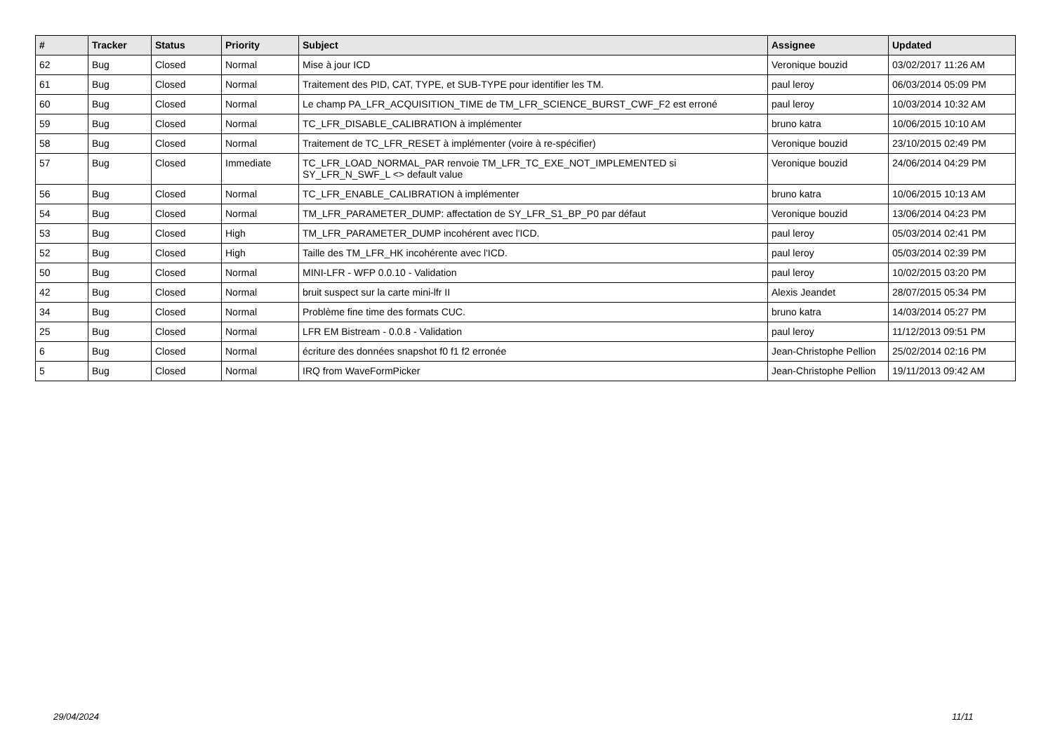| # | Tracker | Status | Priority | Subject | Assignee | Updated |
| --- | --- | --- | --- | --- | --- | --- |
| 62 | Bug | Closed | Normal | Mise à jour ICD | Veronique bouzid | 03/02/2017 11:26 AM |
| 61 | Bug | Closed | Normal | Traitement des PID, CAT, TYPE, et SUB-TYPE pour identifier les TM. | paul leroy | 06/03/2014 05:09 PM |
| 60 | Bug | Closed | Normal | Le champ PA_LFR_ACQUISITION_TIME de TM_LFR_SCIENCE_BURST_CWF_F2 est erroné | paul leroy | 10/03/2014 10:32 AM |
| 59 | Bug | Closed | Normal | TC_LFR_DISABLE_CALIBRATION à implémenter | bruno katra | 10/06/2015 10:10 AM |
| 58 | Bug | Closed | Normal | Traitement de TC_LFR_RESET à implémenter (voire à re-spécifier) | Veronique bouzid | 23/10/2015 02:49 PM |
| 57 | Bug | Closed | Immediate | TC_LFR_LOAD_NORMAL_PAR renvoie TM_LFR_TC_EXE_NOT_IMPLEMENTED si SY_LFR_N_SWF_L <> default value | Veronique bouzid | 24/06/2014 04:29 PM |
| 56 | Bug | Closed | Normal | TC_LFR_ENABLE_CALIBRATION à implémenter | bruno katra | 10/06/2015 10:13 AM |
| 54 | Bug | Closed | Normal | TM_LFR_PARAMETER_DUMP: affectation de SY_LFR_S1_BP_P0 par défaut | Veronique bouzid | 13/06/2014 04:23 PM |
| 53 | Bug | Closed | High | TM_LFR_PARAMETER_DUMP incohérent avec l'ICD. | paul leroy | 05/03/2014 02:41 PM |
| 52 | Bug | Closed | High | Taille des TM_LFR_HK incohérente avec l'ICD. | paul leroy | 05/03/2014 02:39 PM |
| 50 | Bug | Closed | Normal | MINI-LFR - WFP 0.0.10 - Validation | paul leroy | 10/02/2015 03:20 PM |
| 42 | Bug | Closed | Normal | bruit suspect sur la carte mini-lfr II | Alexis Jeandet | 28/07/2015 05:34 PM |
| 34 | Bug | Closed | Normal | Problème fine time des formats CUC. | bruno katra | 14/03/2014 05:27 PM |
| 25 | Bug | Closed | Normal | LFR EM Bistream - 0.0.8 - Validation | paul leroy | 11/12/2013 09:51 PM |
| 6 | Bug | Closed | Normal | écriture des données snapshot f0 f1 f2 erronée | Jean-Christophe Pellion | 25/02/2014 02:16 PM |
| 5 | Bug | Closed | Normal | IRQ from WaveFormPicker | Jean-Christophe Pellion | 19/11/2013 09:42 AM |
29/04/2024 11/11